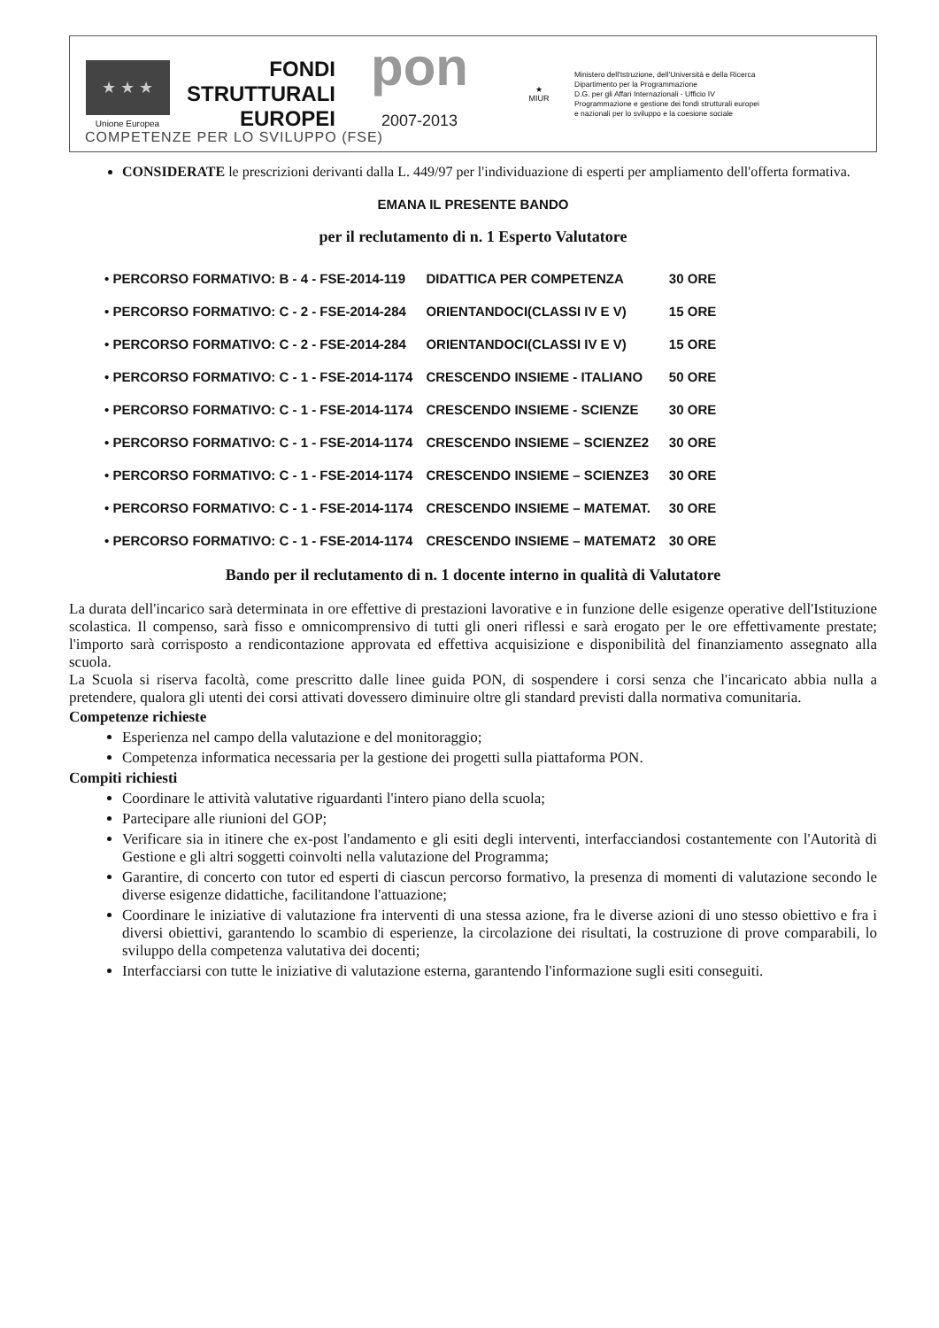★ ★ ★
Unione Europea
FONDI
STRUTTURALI
EUROPEI
pon
2007-2013
★
MIUR
Ministero dell'Istruzione, dell'Università e della Ricerca
Dipartimento per la Programmazione
D.G. per gli Affari Internazionali - Ufficio IV
Programmazione e gestione dei fondi strutturali europei
e nazionali per lo sviluppo e la coesione sociale
COMPETENZE PER LO SVILUPPO (FSE)
CONSIDERATE le prescrizioni derivanti dalla L. 449/97 per l'individuazione di esperti per ampliamento dell'offerta formativa.
EMANA IL PRESENTE BANDO
per il reclutamento di n. 1 Esperto Valutatore
| • PERCORSO FORMATIVO: B - 4 - FSE-2014-119 | DIDATTICA PER COMPETENZA | 30 ORE |
| • PERCORSO FORMATIVO: C - 2 - FSE-2014-284 | ORIENTANDOCI(CLASSI IV E V) | 15 ORE |
| • PERCORSO FORMATIVO: C - 2 - FSE-2014-284 | ORIENTANDOCI(CLASSI IV E V) | 15 ORE |
| • PERCORSO FORMATIVO: C - 1 - FSE-2014-1174 | CRESCENDO INSIEME - ITALIANO | 50 ORE |
| • PERCORSO FORMATIVO: C - 1 - FSE-2014-1174 | CRESCENDO INSIEME - SCIENZE | 30 ORE |
| • PERCORSO FORMATIVO: C - 1 - FSE-2014-1174 | CRESCENDO INSIEME – SCIENZE2 | 30 ORE |
| • PERCORSO FORMATIVO: C - 1 - FSE-2014-1174 | CRESCENDO INSIEME – SCIENZE3 | 30 ORE |
| • PERCORSO FORMATIVO: C - 1 - FSE-2014-1174 | CRESCENDO INSIEME – MATEMAT. | 30 ORE |
| • PERCORSO FORMATIVO: C - 1 - FSE-2014-1174 | CRESCENDO INSIEME – MATEMAT2 | 30 ORE |
Bando per il reclutamento di n. 1 docente interno in qualità di Valutatore
La durata dell'incarico sarà determinata in ore effettive di prestazioni lavorative e in funzione delle esigenze operative dell'Istituzione scolastica. Il compenso, sarà fisso e omnicomprensivo di tutti gli oneri riflessi e sarà erogato per le ore effettivamente prestate; l'importo sarà corrisposto a rendicontazione approvata ed effettiva acquisizione e disponibilità del finanziamento assegnato alla scuola.
La Scuola si riserva facoltà, come prescritto dalle linee guida PON, di sospendere i corsi senza che l'incaricato abbia nulla a pretendere, qualora gli utenti dei corsi attivati dovessero diminuire oltre gli standard previsti dalla normativa comunitaria.
Competenze richieste
Esperienza nel campo della valutazione e del monitoraggio;
Competenza informatica necessaria per la gestione dei progetti sulla piattaforma PON.
Compiti richiesti
Coordinare le attività valutative riguardanti l'intero piano della scuola;
Partecipare alle riunioni del GOP;
Verificare sia in itinere che ex-post l'andamento e gli esiti degli interventi, interfacciandosi costantemente con l'Autorità di Gestione e gli altri soggetti coinvolti nella valutazione del Programma;
Garantire, di concerto con tutor ed esperti di ciascun percorso formativo, la presenza di momenti di valutazione secondo le diverse esigenze didattiche, facilitandone l'attuazione;
Coordinare le iniziative di valutazione fra interventi di una stessa azione, fra le diverse azioni di uno stesso obiettivo e fra i diversi obiettivi, garantendo lo scambio di esperienze, la circolazione dei risultati, la costruzione di prove comparabili, lo sviluppo della competenza valutativa dei docenti;
Interfacciarsi con tutte le iniziative di valutazione esterna, garantendo l'informazione sugli esiti conseguiti.